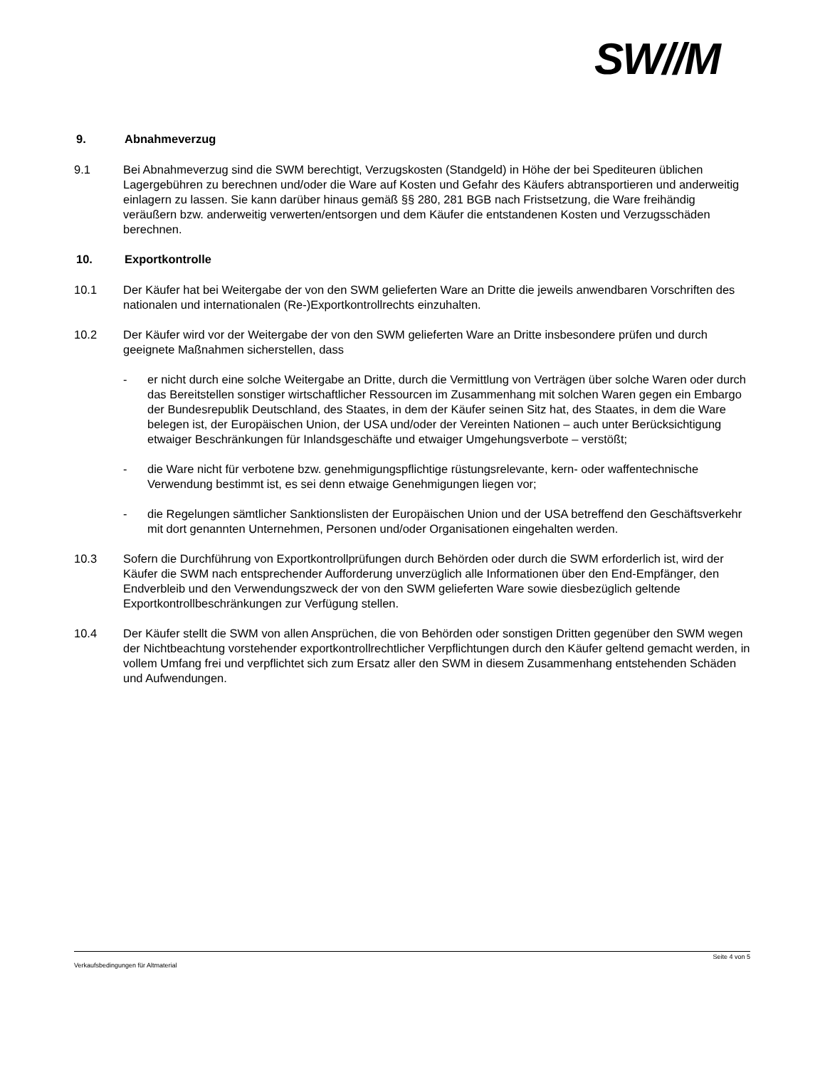SW//M
9. Abnahmeverzug
9.1 Bei Abnahmeverzug sind die SWM berechtigt, Verzugskosten (Standgeld) in Höhe der bei Spediteuren üblichen Lagergebühren zu berechnen und/oder die Ware auf Kosten und Gefahr des Käufers abtransportieren und anderweitig einlagern zu lassen. Sie kann darüber hinaus gemäß §§ 280, 281 BGB nach Fristsetzung, die Ware freihändig veräußern bzw. anderweitig verwerten/entsorgen und dem Käufer die entstandenen Kosten und Verzugsschäden berechnen.
10. Exportkontrolle
10.1 Der Käufer hat bei Weitergabe der von den SWM gelieferten Ware an Dritte die jeweils anwendbaren Vorschriften des nationalen und internationalen (Re-)Exportkontrollrechts einzuhalten.
10.2 Der Käufer wird vor der Weitergabe der von den SWM gelieferten Ware an Dritte insbesondere prüfen und durch geeignete Maßnahmen sicherstellen, dass
- er nicht durch eine solche Weitergabe an Dritte, durch die Vermittlung von Verträgen über solche Waren oder durch das Bereitstellen sonstiger wirtschaftlicher Ressourcen im Zusammenhang mit solchen Waren gegen ein Embargo der Bundesrepublik Deutschland, des Staates, in dem der Käufer seinen Sitz hat, des Staates, in dem die Ware belegen ist, der Europäischen Union, der USA und/oder der Vereinten Nationen – auch unter Berücksichtigung etwaiger Beschränkungen für Inlandsgeschäfte und etwaiger Umgehungsverbote – verstößt;
- die Ware nicht für verbotene bzw. genehmigungspflichtige rüstungsrelevante, kern- oder waffentechnische Verwendung bestimmt ist, es sei denn etwaige Genehmigungen liegen vor;
- die Regelungen sämtlicher Sanktionslisten der Europäischen Union und der USA betreffend den Geschäftsverkehr mit dort genannten Unternehmen, Personen und/oder Organisationen eingehalten werden.
10.3 Sofern die Durchführung von Exportkontrollprüfungen durch Behörden oder durch die SWM erforderlich ist, wird der Käufer die SWM nach entsprechender Aufforderung unverzüglich alle Informationen über den End-Empfänger, den Endverbleib und den Verwendungszweck der von den SWM gelieferten Ware sowie diesbezüglich geltende Exportkontrollbeschränkungen zur Verfügung stellen.
10.4 Der Käufer stellt die SWM von allen Ansprüchen, die von Behörden oder sonstigen Dritten gegenüber den SWM wegen der Nichtbeachtung vorstehender exportkontrollrechtlicher Verpflichtungen durch den Käufer geltend gemacht werden, in vollem Umfang frei und verpflichtet sich zum Ersatz aller den SWM in diesem Zusammenhang entstehenden Schäden und Aufwendungen.
Seite 4 von 5
Verkaufsbedingungen für Altmaterial